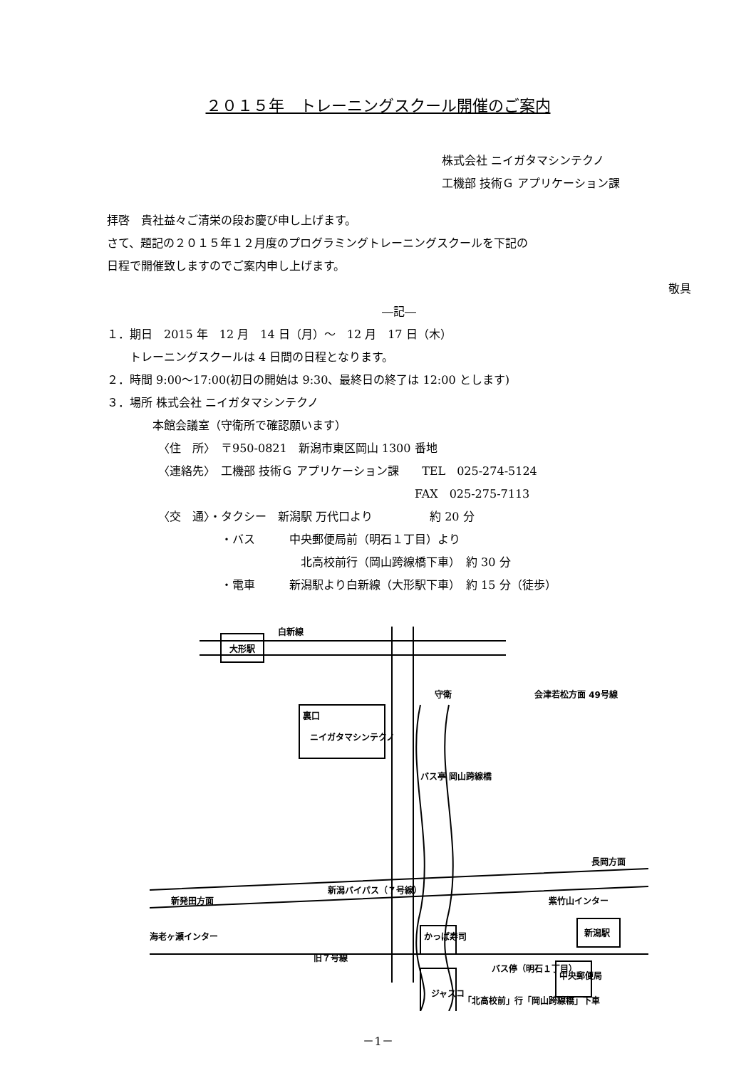２０１５年　トレーニングスクール開催のご案内
株式会社 ニイガタマシンテクノ
工機部 技術Ｇ アプリケーション課
拝啓　貴社益々ご清栄の段お慶び申し上げます。
さて、題記の２０１５年１２月度のプログラミングトレーニングスクールを下記の
日程で開催致しますのでご案内申し上げます。
敬具
―記―
１．期日　2015 年　12 月　14 日（月）～　12 月　17 日（木）
　　トレーニングスクールは 4 日間の日程となります。
２．時間 9:00～17:00(初日の開始は 9:30、最終日の終了は 12:00 とします)
３．場所 株式会社 ニイガタマシンテクノ
　　　　本館会議室（守衛所で確認願います）
　　　　　〈住　所〉　〒950-0821　新潟市東区岡山 1300 番地
　　　　　〈連絡先〉　工機部 技術Ｇ アプリケーション課　　TEL　025-274-5124
　　　　　　　　　　　　　　　　　　　　　　　　　　　FAX　025-275-7113
　　　　　〈交　通〉・タクシー　新潟駅 万代口より　　　　　約 20 分
　　　　　　　　　　・バス　　　中央郵便局前（明石１丁目）より
　　　　　　　　　　　　　　　　　北高校前行（岡山跨線橋下車）　約 30 分
　　　　　　　　　　・電車　　　新潟駅より白新線（大形駅下車）　約 15 分（徒歩）
大形駅
白新線
ニイガタマシンテクノ
裏口
守衛
会津若松方面 49号線
バス亭 岡山跨線橋
新潟バイパス（７号線）
長岡方面
新発田方面
海老ヶ瀬インター
紫竹山インター
新潟駅
かっぱ寿司
旧７号線
バス停（明石１丁目）
中央郵便局
ジャスコ
「北高校前」行「岡山跨線橋」下車
－1－